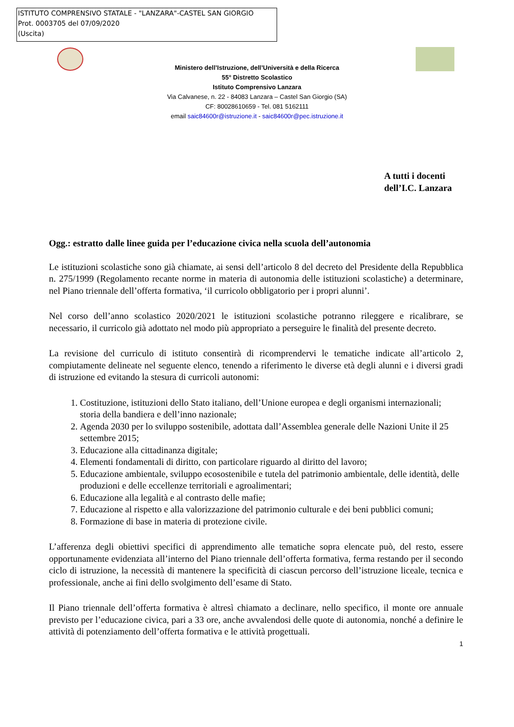ISTITUTO COMPRENSIVO STATALE - "LANZARA"-CASTEL SAN GIORGIO
Prot. 0003705 del 07/09/2020
(Uscita)
Ministero dell’Istruzione, dell’Università e della Ricerca
55° Distretto Scolastico
Istituto Comprensivo Lanzara
Via Calvanese, n. 22 - 84083 Lanzara – Castel San Giorgio (SA)
CF: 80028610659 - Tel. 081 5162111
email saic84600r@istruzione.it - saic84600r@pec.istruzione.it
A tutti i docenti
dell’I.C. Lanzara
Ogg.: estratto dalle linee guida per l’educazione civica nella scuola dell’autonomia
Le istituzioni scolastiche sono già chiamate, ai sensi dell’articolo 8 del decreto del Presidente della Repubblica n. 275/1999 (Regolamento recante norme in materia di autonomia delle istituzioni scolastiche) a determinare, nel Piano triennale dell’offerta formativa, ‘il curricolo obbligatorio per i propri alunni’.
Nel corso dell’anno scolastico 2020/2021 le istituzioni scolastiche potranno rileggere e ricalibrare, se necessario, il curricolo già adottato nel modo più appropriato a perseguire le finalità del presente decreto.
La revisione del curriculo di istituto consentirà di ricomprendervi le tematiche indicate all’articolo 2, compiutamente delineate nel seguente elenco, tenendo a riferimento le diverse età degli alunni e i diversi gradi di istruzione ed evitando la stesura di curricoli autonomi:
1. Costituzione, istituzioni dello Stato italiano, dell’Unione europea e degli organismi internazionali; storia della bandiera e dell’inno nazionale;
2. Agenda 2030 per lo sviluppo sostenibile, adottata dall’Assemblea generale delle Nazioni Unite il 25 settembre 2015;
3. Educazione alla cittadinanza digitale;
4. Elementi fondamentali di diritto, con particolare riguardo al diritto del lavoro;
5. Educazione ambientale, sviluppo ecosostenibile e tutela del patrimonio ambientale, delle identità, delle produzioni e delle eccellenze territoriali e agroalimentari;
6. Educazione alla legalità e al contrasto delle mafie;
7. Educazione al rispetto e alla valorizzazione del patrimonio culturale e dei beni pubblici comuni;
8. Formazione di base in materia di protezione civile.
L’afferenza degli obiettivi specifici di apprendimento alle tematiche sopra elencate può, del resto, essere opportunamente evidenziata all’interno del Piano triennale dell’offerta formativa, ferma restando per il secondo ciclo di istruzione, la necessità di mantenere la specificità di ciascun percorso dell’istruzione liceale, tecnica e professionale, anche ai fini dello svolgimento dell’esame di Stato.
Il Piano triennale dell’offerta formativa è altresì chiamato a declinare, nello specifico, il monte ore annuale previsto per l’educazione civica, pari a 33 ore, anche avvalendosi delle quote di autonomia, nonché a definire le attività di potenziamento dell’offerta formativa e le attività progettuali.
1